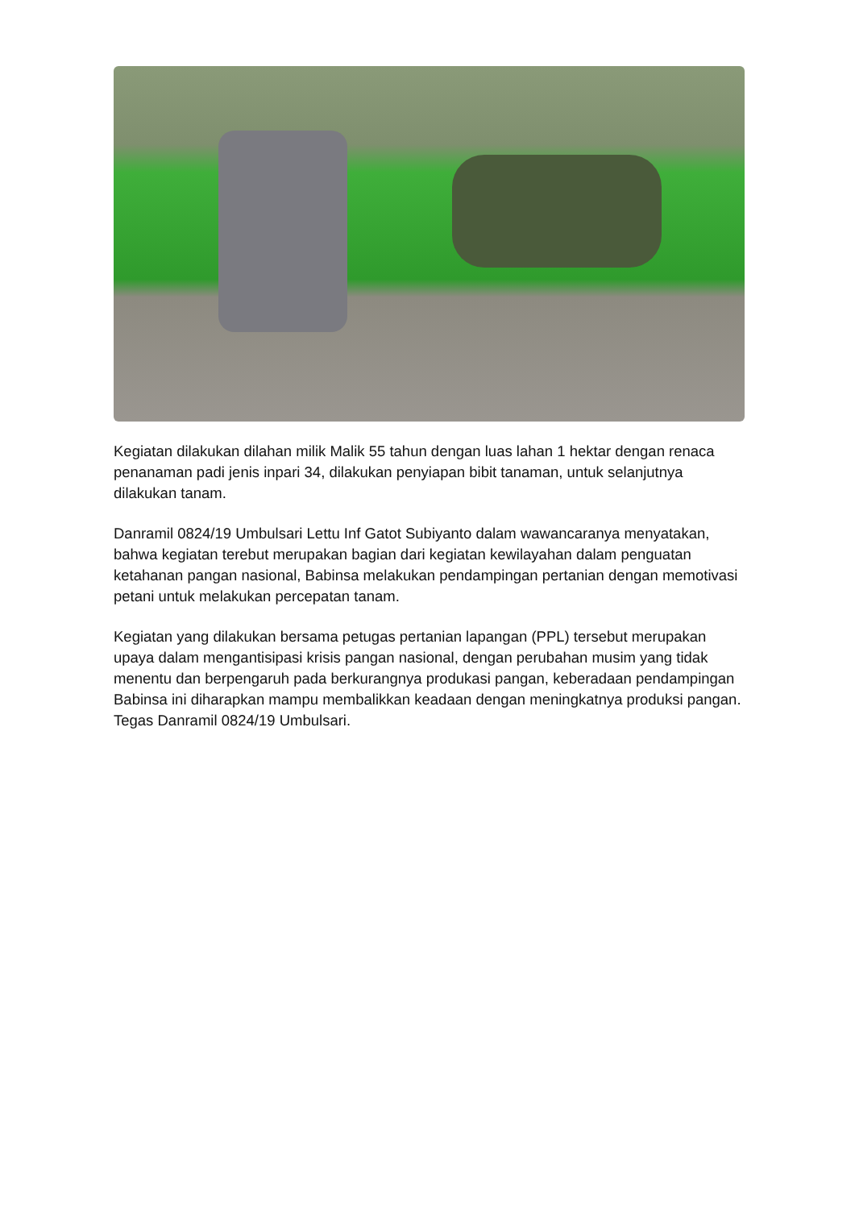Kegiatan dilakukan dilahan milik Malik 55 tahun dengan luas lahan 1 hektar dengan renaca penanaman padi jenis inpari 34, dilakukan penyiapan bibit tanaman, untuk selanjutnya dilakukan tanam.
Danramil 0824/19 Umbulsari Lettu Inf Gatot Subiyanto dalam wawancaranya menyatakan, bahwa kegiatan terebut merupakan bagian dari kegiatan kewilayahan dalam penguatan ketahanan pangan nasional, Babinsa melakukan pendampingan pertanian dengan memotivasi petani untuk melakukan percepatan tanam.
Kegiatan yang dilakukan bersama petugas pertanian lapangan (PPL) tersebut merupakan upaya dalam mengantisipasi krisis pangan nasional, dengan perubahan musim yang tidak menentu dan berpengaruh pada berkurangnya produkasi pangan, keberadaan pendampingan Babinsa ini diharapkan mampu membalikkan keadaan dengan meningkatnya produksi pangan. Tegas Danramil 0824/19 Umbulsari.